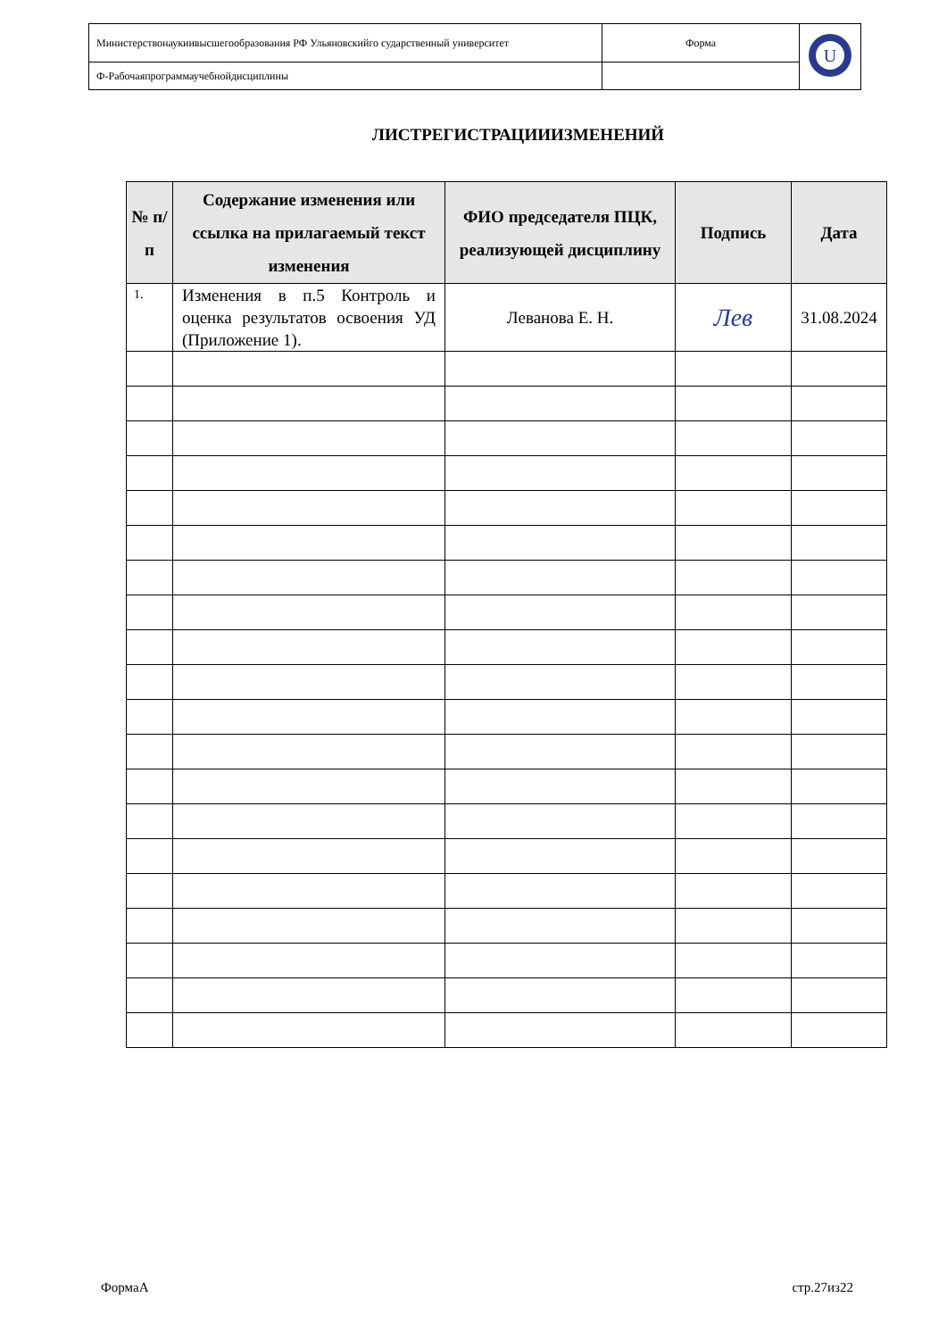| Министерствонаукиивысшегообразования РФ Ульяновскийго сударственный университет | Форма | U |
| Ф-Рабочаяпрограммаучебнойдисциплины | | |
ЛИСТРЕГИСТРАЦИИИЗМЕНЕНИЙ
| № п/п | Содержание изменения или ссылка на прилагаемый текст изменения | ФИО председателя ПЦК, реализующей дисциплину | Подпись | Дата |
| --- | --- | --- | --- | --- |
| 1. | Изменения в п.5 Контроль и оценка результатов освоения УД (Приложение 1). | Леванова Е. Н. | Лев | 31.08.2024 |
ФормаА стр.27из22